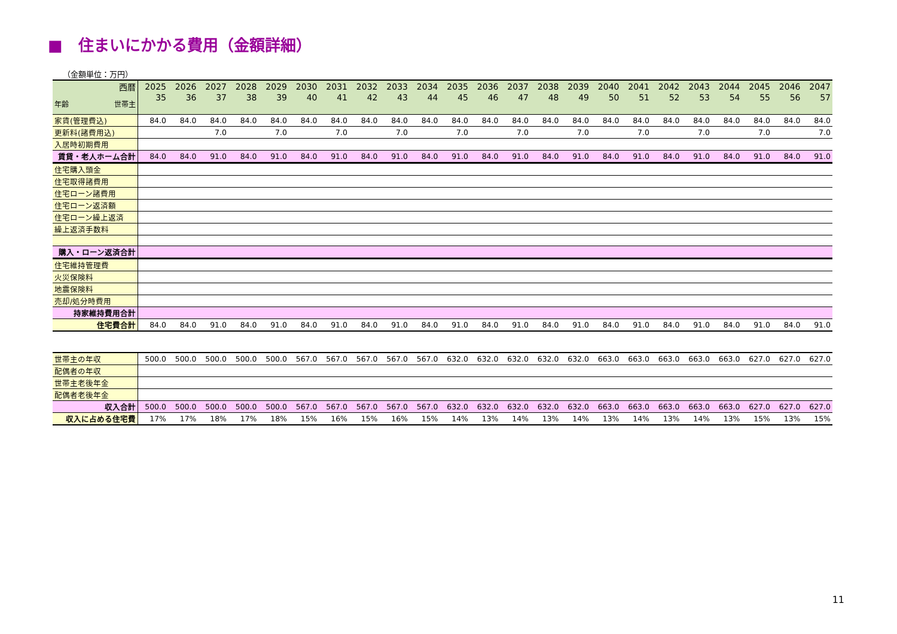■　住まいにかかる費用（金額詳細）
（金額単位：万円）
| 西暦 | 2025 | 2026 | 2027 | 2028 | 2029 | 2030 | 2031 | 2032 | 2033 | 2034 | 2035 | 2036 | 2037 | 2038 | 2039 | 2040 | 2041 | 2042 | 2043 | 2044 | 2045 | 2046 | 2047 |
| 年齢 世帯主 | 35 | 36 | 37 | 38 | 39 | 40 | 41 | 42 | 43 | 44 | 45 | 46 | 47 | 48 | 49 | 50 | 51 | 52 | 53 | 54 | 55 | 56 | 57 |
| 家賃(管理費込) | 84.0 | 84.0 | 84.0 | 84.0 | 84.0 | 84.0 | 84.0 | 84.0 | 84.0 | 84.0 | 84.0 | 84.0 | 84.0 | 84.0 | 84.0 | 84.0 | 84.0 | 84.0 | 84.0 | 84.0 | 84.0 | 84.0 | 84.0 |
| 更新料(諸費用込) | | | 7.0 | | 7.0 | | 7.0 | | 7.0 | | 7.0 | | 7.0 | | 7.0 | | 7.0 | | 7.0 | | 7.0 | | 7.0 |
| 入居時初期費用 | | | | | | | | | | | | | | | | | | | | | | | |
| 賃貸・老人ホーム合計 | 84.0 | 84.0 | 91.0 | 84.0 | 91.0 | 84.0 | 91.0 | 84.0 | 91.0 | 84.0 | 91.0 | 84.0 | 91.0 | 84.0 | 91.0 | 84.0 | 91.0 | 84.0 | 91.0 | 84.0 | 91.0 | 84.0 | 91.0 |
| 住宅購入頭金 | | | | | | | | | | | | | | | | | | | | | | | |
| 住宅取得諸費用 | | | | | | | | | | | | | | | | | | | | | | | |
| 住宅ローン諸費用 | | | | | | | | | | | | | | | | | | | | | | | |
| 住宅ローン返済額 | | | | | | | | | | | | | | | | | | | | | | | |
| 住宅ローン繰上返済 | | | | | | | | | | | | | | | | | | | | | | | |
| 繰上返済手数料 | | | | | | | | | | | | | | | | | | | | | | | |
| 購入・ローン返済合計 | | | | | | | | | | | | | | | | | | | | | | | |
| 住宅維持管理費 | | | | | | | | | | | | | | | | | | | | | | | |
| 火災保険料 | | | | | | | | | | | | | | | | | | | | | | | |
| 地震保険料 | | | | | | | | | | | | | | | | | | | | | | | |
| 売却/処分時費用 | | | | | | | | | | | | | | | | | | | | | | | |
| 持家維持費用合計 | | | | | | | | | | | | | | | | | | | | | | | |
| 住宅費合計 | 84.0 | 84.0 | 91.0 | 84.0 | 91.0 | 84.0 | 91.0 | 84.0 | 91.0 | 84.0 | 91.0 | 84.0 | 91.0 | 84.0 | 91.0 | 84.0 | 91.0 | 84.0 | 91.0 | 84.0 | 91.0 | 84.0 | 91.0 |
| 世帯主の年収 | 500.0 | 500.0 | 500.0 | 500.0 | 500.0 | 567.0 | 567.0 | 567.0 | 567.0 | 567.0 | 632.0 | 632.0 | 632.0 | 632.0 | 632.0 | 663.0 | 663.0 | 663.0 | 663.0 | 663.0 | 627.0 | 627.0 | 627.0 |
| 配偶者の年収 | | | | | | | | | | | | | | | | | | | | | | | |
| 世帯主老後年金 | | | | | | | | | | | | | | | | | | | | | | | |
| 配偶者老後年金 | | | | | | | | | | | | | | | | | | | | | | | |
| 収入合計 | 500.0 | 500.0 | 500.0 | 500.0 | 500.0 | 567.0 | 567.0 | 567.0 | 567.0 | 567.0 | 632.0 | 632.0 | 632.0 | 632.0 | 632.0 | 663.0 | 663.0 | 663.0 | 663.0 | 663.0 | 627.0 | 627.0 | 627.0 |
| 収入に占める住宅費 | 17% | 17% | 18% | 17% | 18% | 15% | 16% | 15% | 16% | 15% | 14% | 13% | 14% | 13% | 14% | 13% | 14% | 13% | 14% | 13% | 15% | 13% | 15% |
11